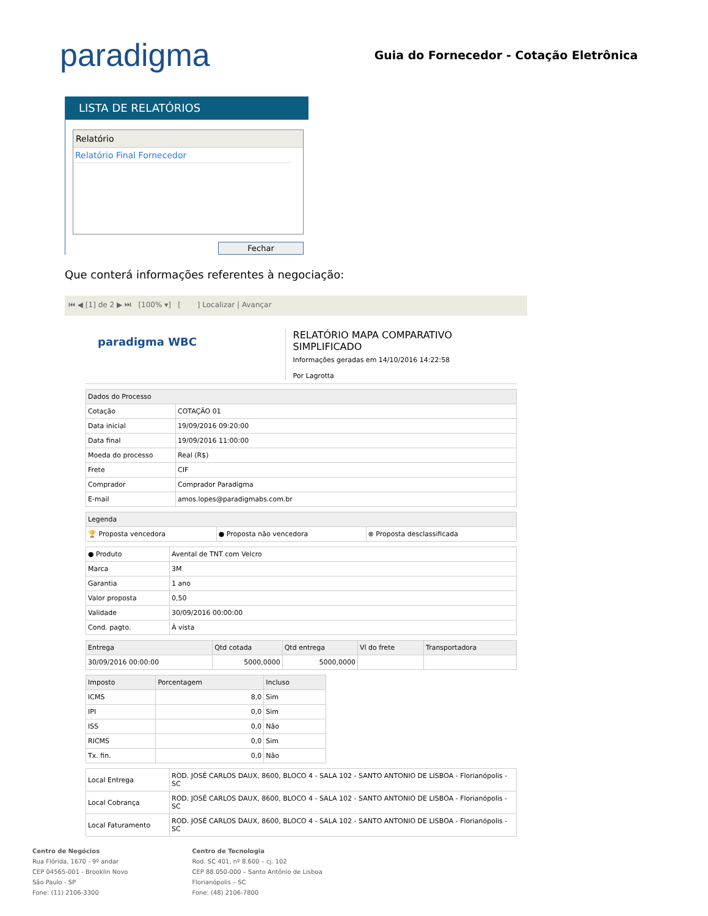paradigma
Guia do Fornecedor - Cotação Eletrônica
LISTA DE RELATÓRIOS
Relatório
Relatório Final Fornecedor
Fechar
Que conterá informações referentes à negociação:
⏮ ◀ [1] de 2 ▶ ⏭ [100% ▾] [ ] Localizar | Avançar
paradigma WBC
RELATÓRIO MAPA COMPARATIVO SIMPLIFICADO
Informações geradas em 14/10/2016 14:22:58
Por Lagrotta
| Dados do Processo | |
| --- | --- |
| Cotação | COTAÇÃO 01 |
| Data inicial | 19/09/2016 09:20:00 |
| Data final | 19/09/2016 11:00:00 |
| Moeda do processo | Real (R$) |
| Frete | CIF |
| Comprador | Comprador Paradigma |
| E-mail | amos.lopes@paradigmabs.com.br |
| Legenda | | |
| --- | --- | --- |
| 🏆 Proposta vencedora | ● Proposta não vencedora | ⊗ Proposta desclassificada |
| ● Produto | Avental de TNT com Velcro |
| Marca | 3M |
| Garantia | 1 ano |
| Valor proposta | 0,50 |
| Validade | 30/09/2016 00:00:00 |
| Cond. pagto. | À vista |
| Entrega | Qtd cotada | Qtd entrega | Vl do frete | Transportadora |
| --- | --- | --- | --- | --- |
| 30/09/2016 00:00:00 | 5000,0000 | 5000,0000 | | |
| Imposto | Porcentagem | Incluso |
| --- | --- | --- |
| ICMS | 8,0 | Sim |
| IPI | 0,0 | Sim |
| ISS | 0,0 | Não |
| RICMS | 0,0 | Sim |
| Tx. fin. | 0,0 | Não |
| Local Entrega | ROD. JOSÉ CARLOS DAUX, 8600, BLOCO 4 - SALA 102 - SANTO ANTONIO DE LISBOA - Florianópolis - SC |
| Local Cobrança | ROD. JOSÉ CARLOS DAUX, 8600, BLOCO 4 - SALA 102 - SANTO ANTONIO DE LISBOA - Florianópolis - SC |
| Local Faturamento | ROD. JOSÉ CARLOS DAUX, 8600, BLOCO 4 - SALA 102 - SANTO ANTONIO DE LISBOA - Florianópolis - SC |
Centro de Negócios
Rua Flórida, 1670 - 9º andar
CEP 04565-001 - Brooklin Novo
São Paulo - SP
Fone: (11) 2106-3300
Centro de Tecnologia
Rod. SC 401, nº 8.600 – cj. 102
CEP 88.050-000 – Santo Antônio de Lisboa
Florianópolis – SC
Fone: (48) 2106-7800